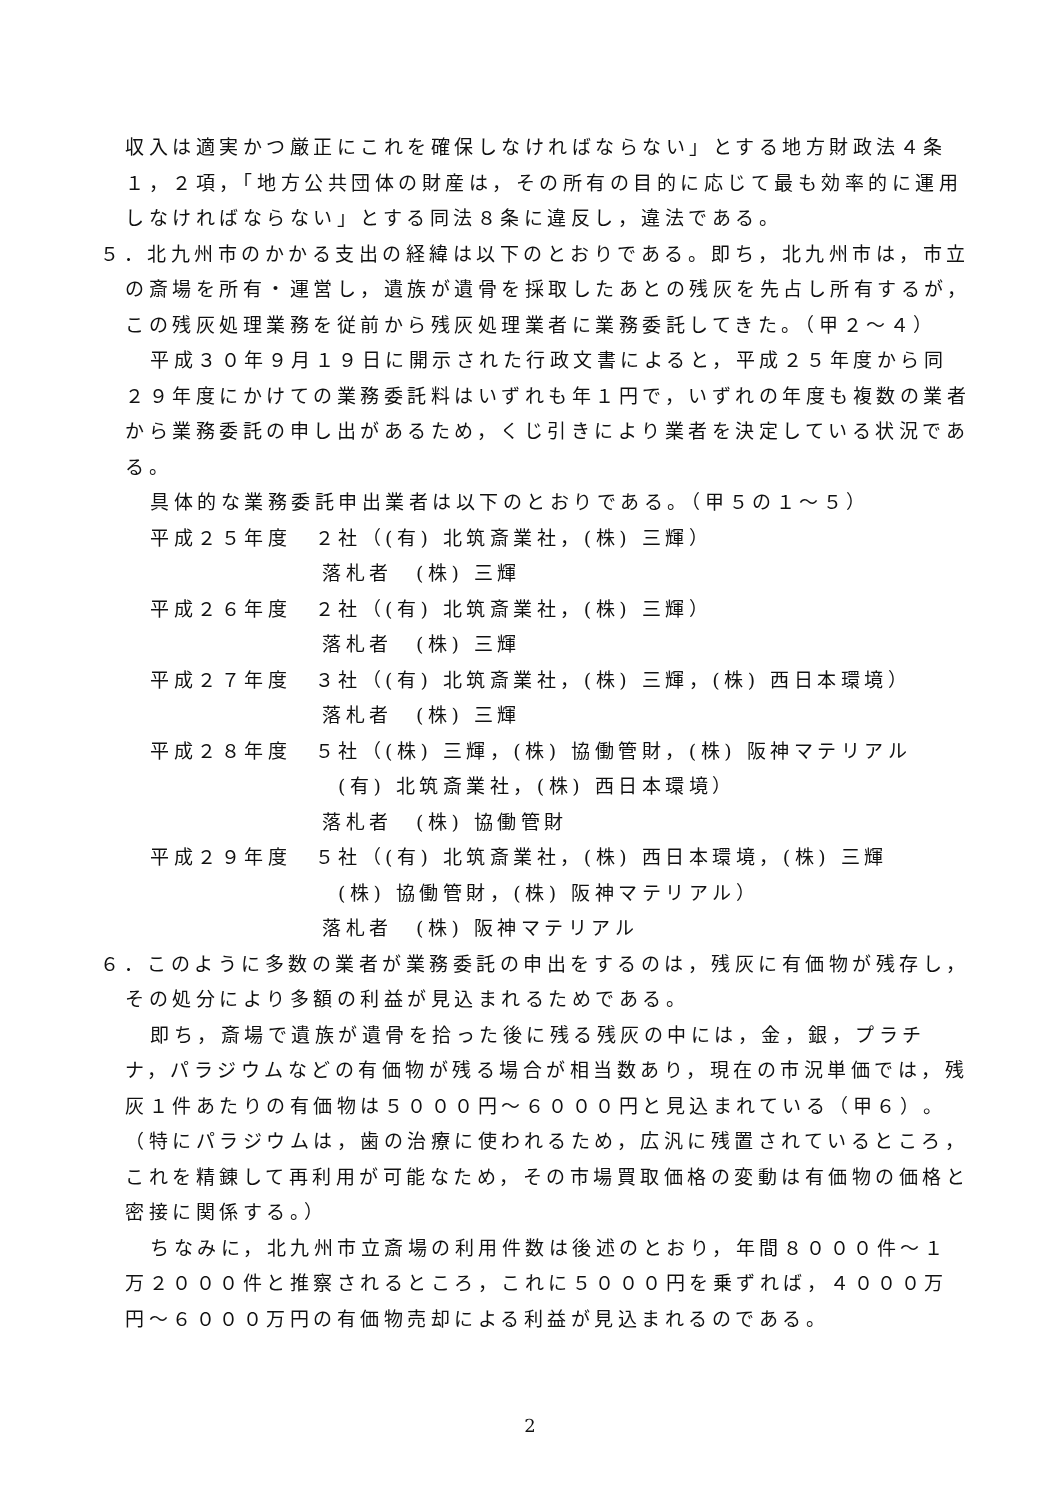収入は適実かつ厳正にこれを確保しなければならない」とする地方財政法４条１，２項，「地方公共団体の財産は，その所有の目的に応じて最も効率的に運用しなければならない」とする同法８条に違反し，違法である。
５．北九州市のかかる支出の経緯は以下のとおりである。即ち，北九州市は，市立の斎場を所有・運営し，遺族が遺骨を採取したあとの残灰を先占し所有するが，この残灰処理業務を従前から残灰処理業者に業務委託してきた。（甲２～４）
平成３０年９月１９日に開示された行政文書によると，平成２５年度から同２９年度にかけての業務委託料はいずれも年１円で，いずれの年度も複数の業者から業務委託の申し出があるため，くじ引きにより業者を決定している状況である。
具体的な業務委託申出業者は以下のとおりである。（甲５の１～５）
平成２５年度　２社（(有) 北筑斎業社，(株) 三輝）
落札者　(株) 三輝
平成２６年度　２社（(有) 北筑斎業社，(株) 三輝）
落札者　(株) 三輝
平成２７年度　３社（(有) 北筑斎業社，(株) 三輝，(株) 西日本環境）
落札者　(株) 三輝
平成２８年度　５社（(株) 三輝，(株) 協働管財，(株) 阪神マテリアル
(有) 北筑斎業社，(株) 西日本環境）
落札者　(株) 協働管財
平成２９年度　５社（(有) 北筑斎業社，(株) 西日本環境，(株) 三輝
(株) 協働管財，(株) 阪神マテリアル）
落札者　(株) 阪神マテリアル
６．このように多数の業者が業務委託の申出をするのは，残灰に有価物が残存し，その処分により多額の利益が見込まれるためである。
即ち，斎場で遺族が遺骨を拾った後に残る残灰の中には，金，銀，プラチナ，パラジウムなどの有価物が残る場合が相当数あり，現在の市況単価では，残灰１件あたりの有価物は５０００円～６０００円と見込まれている（甲６）。（特にパラジウムは，歯の治療に使われるため，広汎に残置されているところ，これを精錬して再利用が可能なため，その市場買取価格の変動は有価物の価格と密接に関係する。）
ちなみに，北九州市立斎場の利用件数は後述のとおり，年間８０００件～１万２０００件と推察されるところ，これに５０００円を乗ずれば，４０００万円～６０００万円の有価物売却による利益が見込まれるのである。
2